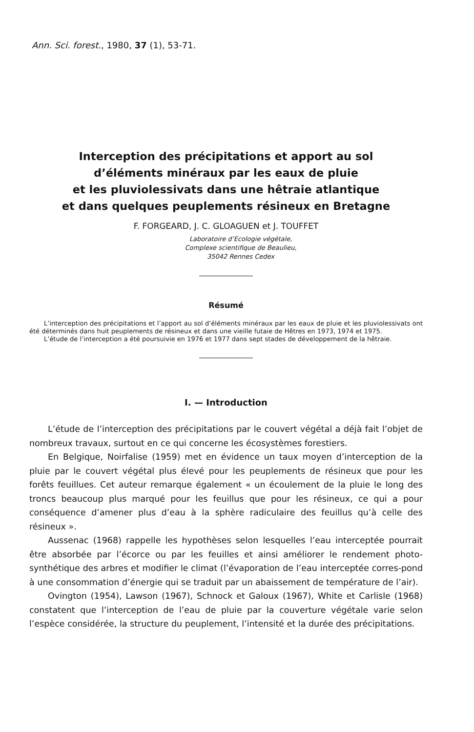Ann. Sci. forest., 1980, 37 (1), 53-71.
Interception des précipitations et apport au sol
d’éléments minéraux par les eaux de pluie
et les pluviolessivats dans une hêtraie atlantique
et dans quelques peuplements résineux en Bretagne
F. FORGEARD, J. C. GLOAGUEN et J. TOUFFET
Laboratoire d’Ecologie végétale,
Complexe scientifique de Beaulieu,
35042 Rennes Cedex
Résumé
L’interception des précipitations et l’apport au sol d’éléments minéraux par les eaux de pluie et les pluviolessivats ont été déterminés dans huit peuplements de résineux et dans une vieille futaie de Hêtres en 1973, 1974 et 1975.
L’étude de l’interception a été poursuivie en 1976 et 1977 dans sept stades de développement de la hêtraie.
I. — Introduction
L’étude de l’interception des précipitations par le couvert végétal a déjà fait l’objet de nombreux travaux, surtout en ce qui concerne les écosystèmes forestiers.
En Belgique, Noirfalise (1959) met en évidence un taux moyen d’interception de la pluie par le couvert végétal plus élevé pour les peuplements de résineux que pour les forêts feuillues. Cet auteur remarque également « un écoulement de la pluie le long des troncs beaucoup plus marqué pour les feuillus que pour les résineux, ce qui a pour conséquence d’amener plus d’eau à la sphère radiculaire des feuillus qu’à celle des résineux ».
Aussenac (1968) rappelle les hypothèses selon lesquelles l’eau interceptée pourrait être absorbée par l’écorce ou par les feuilles et ainsi améliorer le rendement photo-synthétique des arbres et modifier le climat (l’évaporation de l’eau interceptée corres-pond à une consommation d’énergie qui se traduit par un abaissement de température de l’air).
Ovington (1954), Lawson (1967), Schnock et Galoux (1967), White et Carlisle (1968) constatent que l’interception de l’eau de pluie par la couverture végétale varie selon l’espèce considérée, la structure du peuplement, l’intensité et la durée des précipitations.